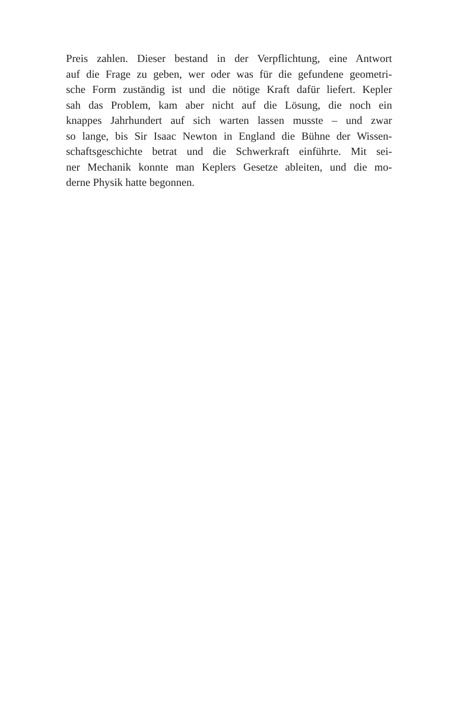Preis zahlen. Dieser bestand in der Verpflichtung, eine Antwort
auf die Frage zu geben, wer oder was für die gefundene geometri-
sche Form zuständig ist und die nötige Kraft dafür liefert. Kepler
sah das Problem, kam aber nicht auf die Lösung, die noch ein
knappes Jahrhundert auf sich warten lassen musste – und zwar
so lange, bis Sir Isaac Newton in England die Bühne der Wissen-
schaftsgeschichte betrat und die Schwerkraft einführte. Mit sei-
ner Mechanik konnte man Keplers Gesetze ableiten, und die mo-
derne Physik hatte begonnen.